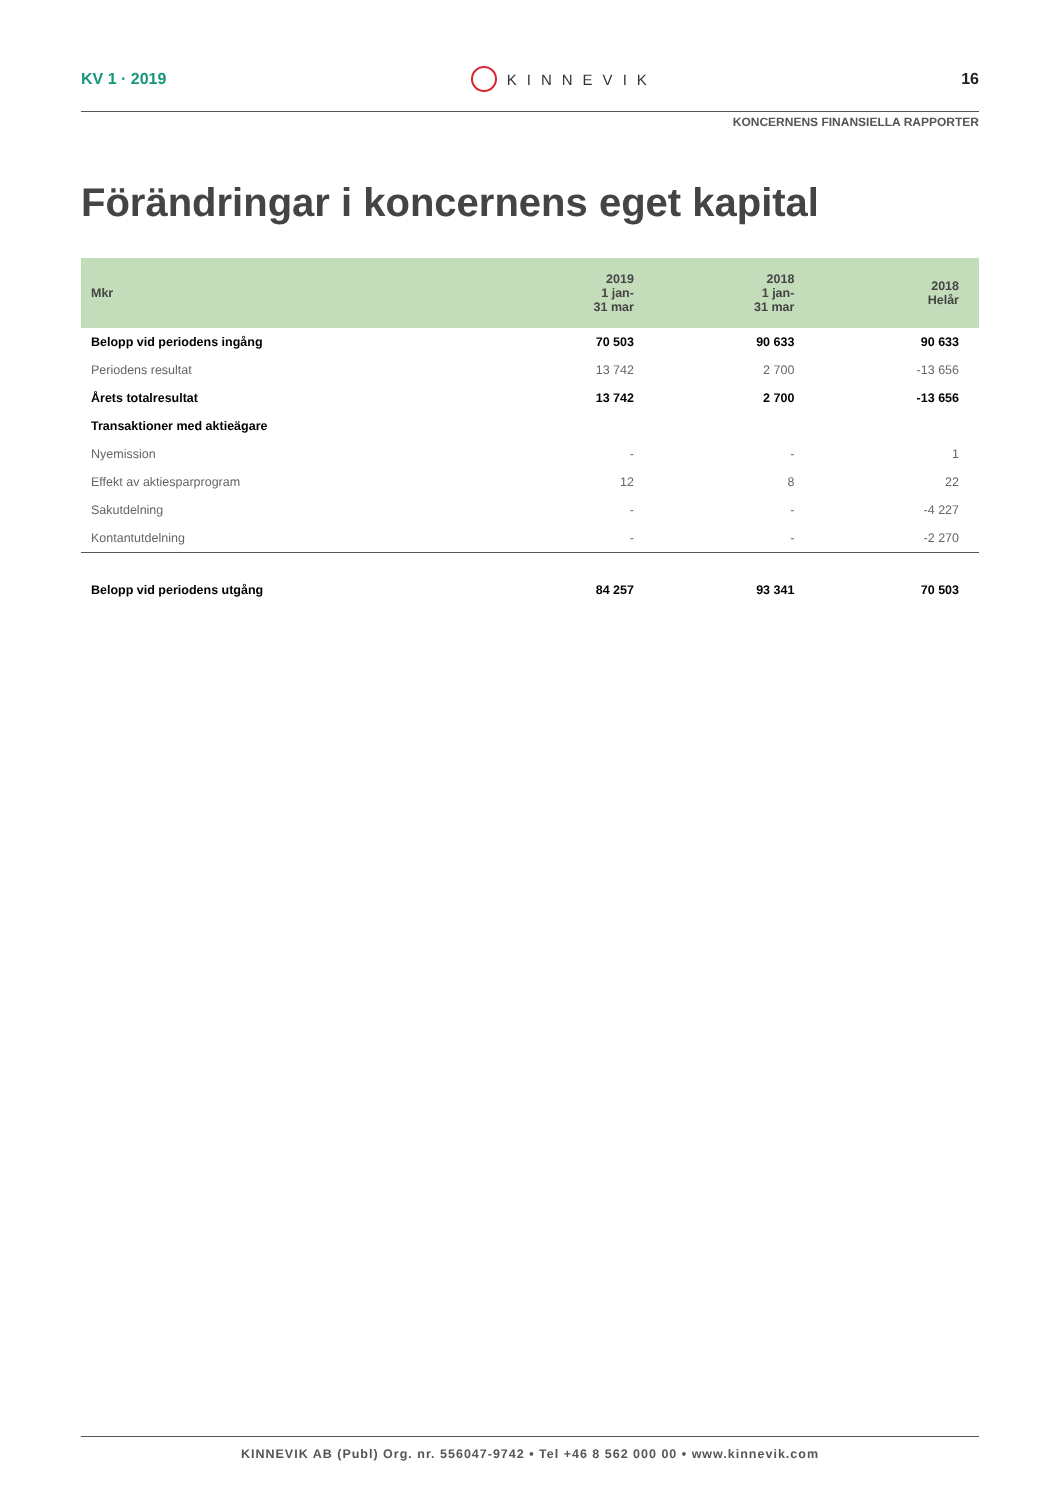KV 1 · 2019 KINNEVIK 16
KONCERNENS FINANSIELLA RAPPORTER
Förändringar i koncernens eget kapital
| Mkr | 2019 1 jan- 31 mar | 2018 1 jan- 31 mar | 2018 Helår |
| --- | --- | --- | --- |
| Belopp vid periodens ingång | 70 503 | 90 633 | 90 633 |
| Periodens resultat | 13 742 | 2 700 | -13 656 |
| Årets totalresultat | 13 742 | 2 700 | -13 656 |
| Transaktioner med aktieägare | | | |
| Nyemission | - | - | 1 |
| Effekt av aktiesparprogram | 12 | 8 | 22 |
| Sakutdelning | - | - | -4 227 |
| Kontantutdelning | - | - | -2 270 |
| Belopp vid periodens utgång | 84 257 | 93 341 | 70 503 |
KINNEVIK AB (Publ) Org. nr. 556047-9742 • Tel +46 8 562 000 00 • www.kinnevik.com